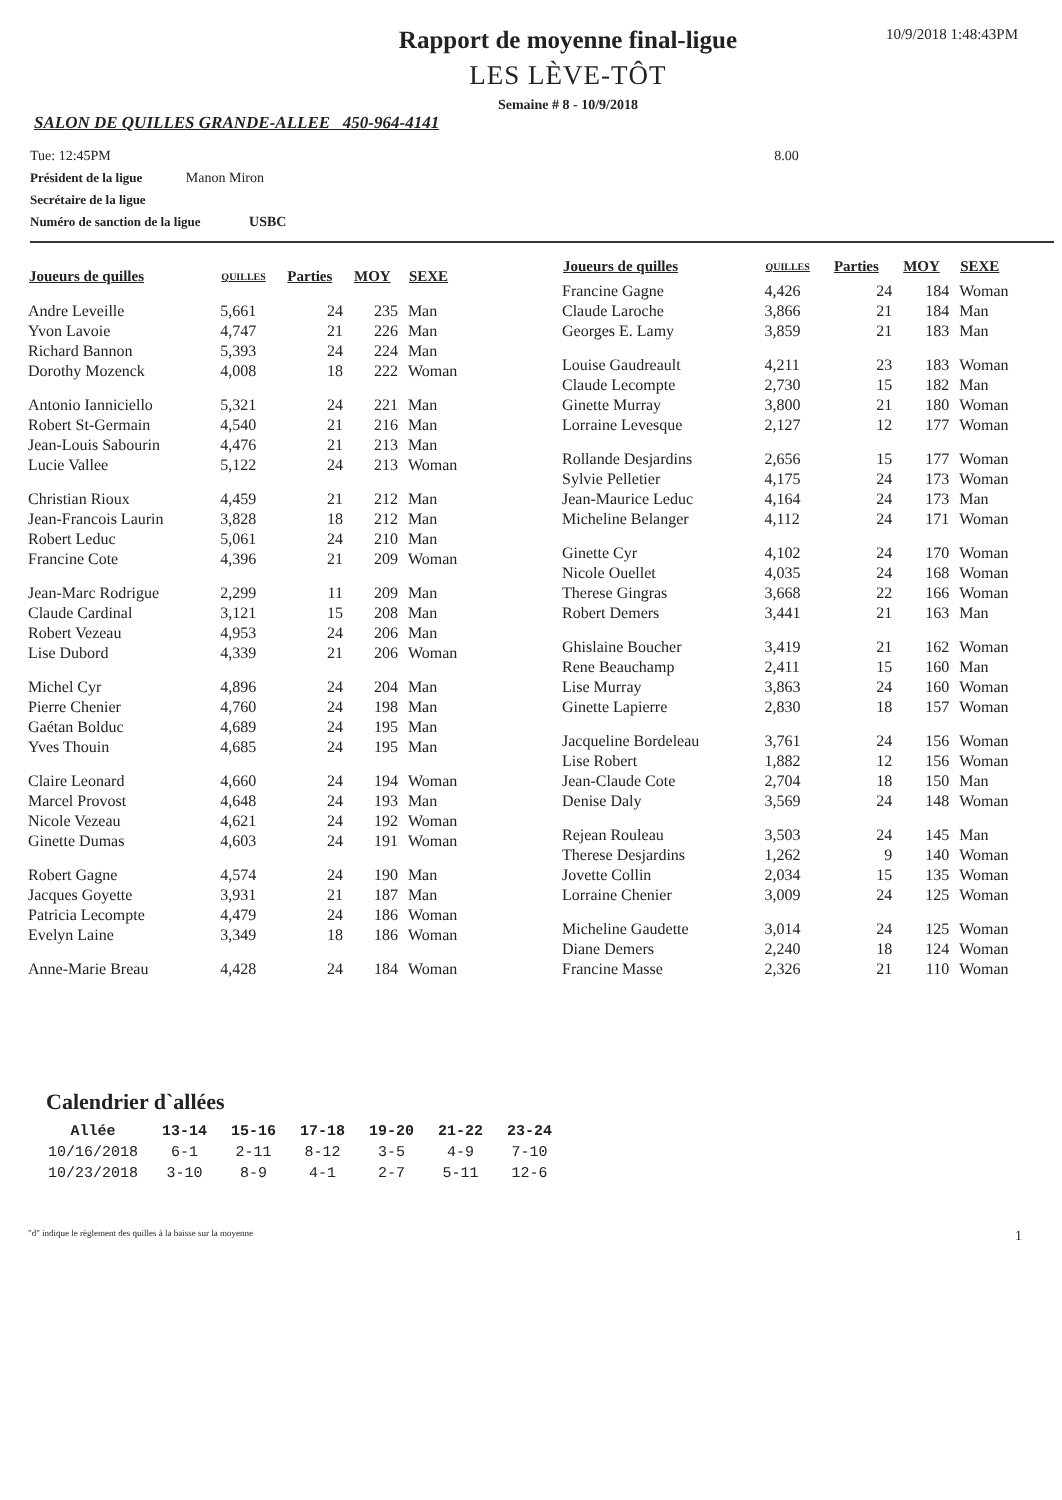Rapport de moyenne final-ligue
LES LÈVE-TÔT
Semaine # 8 - 10/9/2018
10/9/2018 1:48:43PM
SALON DE QUILLES GRANDE-ALLEE 450-964-4141
Tue: 12:45PM 8.00
Président de la ligue Manon Miron
Secrétaire de la ligue
Numéro de sanction de la ligue USBC
| Joueurs de quilles | QUILLES | Parties | MOY | SEXE |
| --- | --- | --- | --- | --- |
| Andre Leveille | 5,661 | 24 | 235 | Man |
| Yvon Lavoie | 4,747 | 21 | 226 | Man |
| Richard Bannon | 5,393 | 24 | 224 | Man |
| Dorothy Mozenck | 4,008 | 18 | 222 | Woman |
| Antonio Ianniciello | 5,321 | 24 | 221 | Man |
| Robert St-Germain | 4,540 | 21 | 216 | Man |
| Jean-Louis Sabourin | 4,476 | 21 | 213 | Man |
| Lucie Vallee | 5,122 | 24 | 213 | Woman |
| Christian Rioux | 4,459 | 21 | 212 | Man |
| Jean-Francois Laurin | 3,828 | 18 | 212 | Man |
| Robert Leduc | 5,061 | 24 | 210 | Man |
| Francine Cote | 4,396 | 21 | 209 | Woman |
| Jean-Marc Rodrigue | 2,299 | 11 | 209 | Man |
| Claude Cardinal | 3,121 | 15 | 208 | Man |
| Robert Vezeau | 4,953 | 24 | 206 | Man |
| Lise Dubord | 4,339 | 21 | 206 | Woman |
| Michel Cyr | 4,896 | 24 | 204 | Man |
| Pierre Chenier | 4,760 | 24 | 198 | Man |
| Gaétan Bolduc | 4,689 | 24 | 195 | Man |
| Yves Thouin | 4,685 | 24 | 195 | Man |
| Claire Leonard | 4,660 | 24 | 194 | Woman |
| Marcel Provost | 4,648 | 24 | 193 | Man |
| Nicole Vezeau | 4,621 | 24 | 192 | Woman |
| Ginette Dumas | 4,603 | 24 | 191 | Woman |
| Robert Gagne | 4,574 | 24 | 190 | Man |
| Jacques Goyette | 3,931 | 21 | 187 | Man |
| Patricia Lecompte | 4,479 | 24 | 186 | Woman |
| Evelyn Laine | 3,349 | 18 | 186 | Woman |
| Anne-Marie Breau | 4,428 | 24 | 184 | Woman |
| Joueurs de quilles | QUILLES | Parties | MOY | SEXE |
| --- | --- | --- | --- | --- |
| Francine Gagne | 4,426 | 24 | 184 | Woman |
| Claude Laroche | 3,866 | 21 | 184 | Man |
| Georges E. Lamy | 3,859 | 21 | 183 | Man |
| Louise Gaudreault | 4,211 | 23 | 183 | Woman |
| Claude Lecompte | 2,730 | 15 | 182 | Man |
| Ginette Murray | 3,800 | 21 | 180 | Woman |
| Lorraine Levesque | 2,127 | 12 | 177 | Woman |
| Rollande Desjardins | 2,656 | 15 | 177 | Woman |
| Sylvie Pelletier | 4,175 | 24 | 173 | Woman |
| Jean-Maurice Leduc | 4,164 | 24 | 173 | Man |
| Micheline Belanger | 4,112 | 24 | 171 | Woman |
| Ginette Cyr | 4,102 | 24 | 170 | Woman |
| Nicole Ouellet | 4,035 | 24 | 168 | Woman |
| Therese Gingras | 3,668 | 22 | 166 | Woman |
| Robert Demers | 3,441 | 21 | 163 | Man |
| Ghislaine Boucher | 3,419 | 21 | 162 | Woman |
| Rene Beauchamp | 2,411 | 15 | 160 | Man |
| Lise Murray | 3,863 | 24 | 160 | Woman |
| Ginette Lapierre | 2,830 | 18 | 157 | Woman |
| Jacqueline Bordeleau | 3,761 | 24 | 156 | Woman |
| Lise Robert | 1,882 | 12 | 156 | Woman |
| Jean-Claude Cote | 2,704 | 18 | 150 | Man |
| Denise Daly | 3,569 | 24 | 148 | Woman |
| Rejean Rouleau | 3,503 | 24 | 145 | Man |
| Therese Desjardins | 1,262 | 9 | 140 | Woman |
| Jovette Collin | 2,034 | 15 | 135 | Woman |
| Lorraine Chenier | 3,009 | 24 | 125 | Woman |
| Micheline Gaudette | 3,014 | 24 | 125 | Woman |
| Diane Demers | 2,240 | 18 | 124 | Woman |
| Francine Masse | 2,326 | 21 | 110 | Woman |
Calendrier d`allées
| Allée | 13-14 | 15-16 | 17-18 | 19-20 | 21-22 | 23-24 |
| --- | --- | --- | --- | --- | --- | --- |
| 10/16/2018 | 6-1 | 2-11 | 8-12 | 3-5 | 4-9 | 7-10 |
| 10/23/2018 | 3-10 | 8-9 | 4-1 | 2-7 | 5-11 | 12-6 |
"d" indique le règlement des quilles à la baisse sur la moyenne 1